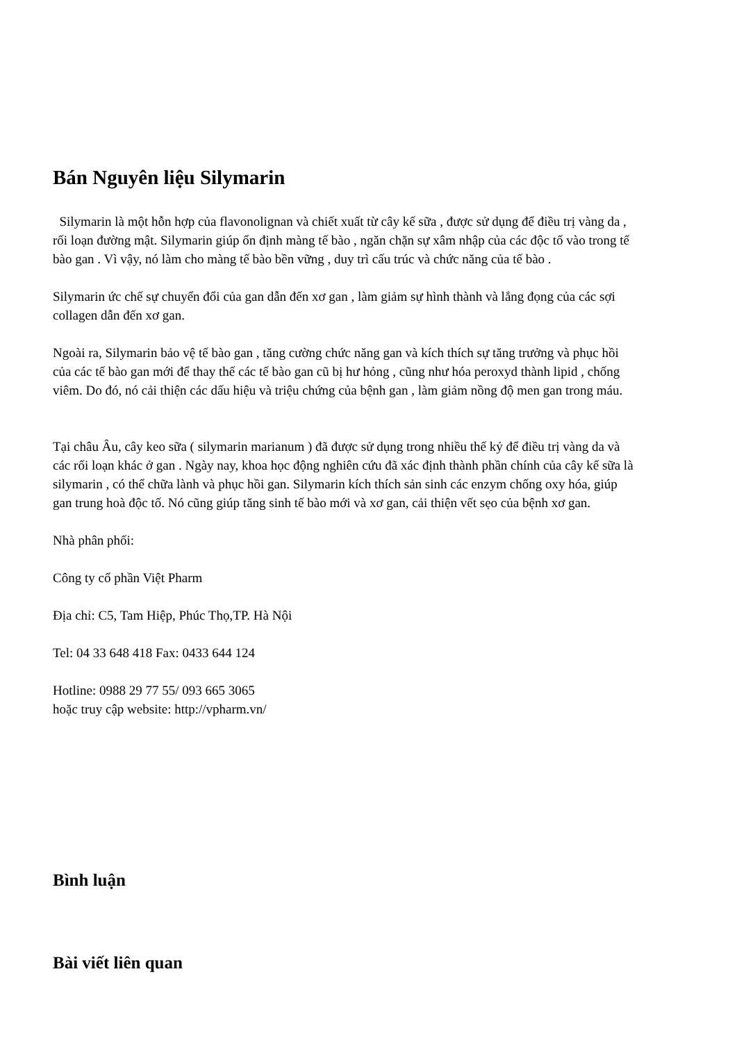Bán Nguyên liệu Silymarin
Silymarin là một hỗn hợp của flavonolignan và chiết xuất từ cây kế sữa , được sử dụng để điều trị vàng da , rối loạn đường mật. Silymarin giúp ổn định màng tế bào , ngăn chặn sự xâm nhập của các độc tố vào trong tế bào gan . Vì vậy, nó làm cho màng tế bào bền vững , duy trì cấu trúc và chức năng của tế bào .
Silymarin ức chế sự chuyển đổi của gan dẫn đến xơ gan , làm giảm sự hình thành và lắng đọng của các sợi collagen dẫn đến xơ gan.
Ngoài ra, Silymarin bảo vệ tế bào gan , tăng cường chức năng gan và kích thích sự tăng trưởng và phục hồi của các tế bào gan mới để thay thế các tế bào gan cũ bị hư hỏng , cũng như hóa peroxyd thành lipid , chống viêm. Do đó, nó cải thiện các dấu hiệu và triệu chứng của bệnh gan , làm giảm nồng độ men gan trong máu.
Tại châu Âu, cây keo sữa ( silymarin marianum ) đã được sử dụng trong nhiều thế kỷ để điều trị vàng da và các rối loạn khác ở gan . Ngày nay, khoa học động nghiên cứu đã xác định thành phần chính của cây kế sữa là silymarin , có thể chữa lành và phục hồi gan. Silymarin kích thích sản sinh các enzym chống oxy hóa, giúp gan trung hoà độc tố. Nó cũng giúp tăng sinh tế bào mới và xơ gan, cải thiện vết sẹo của bệnh xơ gan.
Nhà phân phối:
Công ty cổ phần Việt Pharm
Địa chỉ: C5, Tam Hiệp, Phúc Thọ,TP. Hà Nội
Tel: 04 33 648 418 Fax: 0433 644 124
Hotline: 0988 29 77 55/ 093 665 3065
hoặc truy cập website: http://vpharm.vn/
Bình luận
Bài viết liên quan